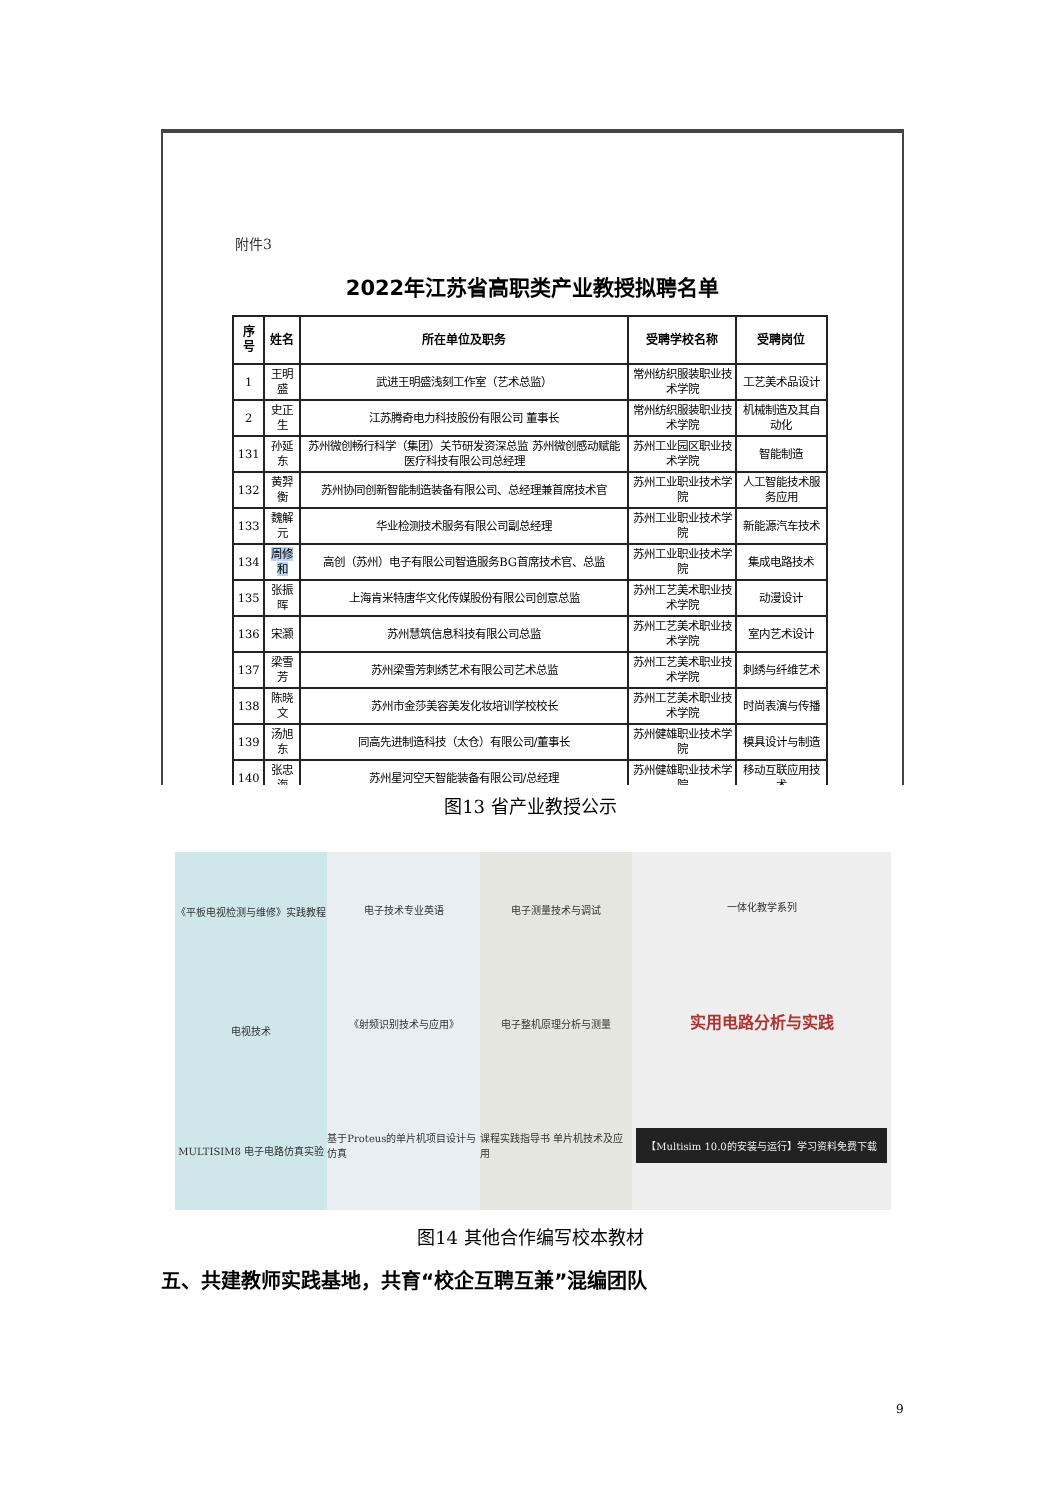附件3
2022年江苏省高职类产业教授拟聘名单
| 序号 | 姓名 | 所在单位及职务 | 受聘学校名称 | 受聘岗位 |
| --- | --- | --- | --- | --- |
| 1 | 王明盛 | 武进王明盛浅刻工作室（艺术总监） | 常州纺织服装职业技术学院 | 工艺美术品设计 |
| 2 | 史正生 | 江苏腾奇电力科技股份有限公司 董事长 | 常州纺织服装职业技术学院 | 机械制造及其自动化 |
| 131 | 孙延东 | 苏州微创畅行科学（集团）关节研发资深总监 苏州微创感动赋能医疗科技有限公司总经理 | 苏州工业园区职业技术学院 | 智能制造 |
| 132 | 黄羿衡 | 苏州协同创新智能制造装备有限公司、总经理兼首席技术官 | 苏州工业职业技术学院 | 人工智能技术服务应用 |
| 133 | 魏解元 | 华业检测技术服务有限公司副总经理 | 苏州工业职业技术学院 | 新能源汽车技术 |
| 134 | 周修和 | 高创（苏州）电子有限公司智造服务BG首席技术官、总监 | 苏州工业职业技术学院 | 集成电路技术 |
| 135 | 张振晖 | 上海肯米特唐华文化传媒股份有限公司创意总监 | 苏州工艺美术职业技术学院 | 动漫设计 |
| 136 | 宋灏 | 苏州慧筑信息科技有限公司总监 | 苏州工艺美术职业技术学院 | 室内艺术设计 |
| 137 | 梁雪芳 | 苏州梁雪芳刺绣艺术有限公司艺术总监 | 苏州工艺美术职业技术学院 | 刺绣与纤维艺术 |
| 138 | 陈晓文 | 苏州市金莎美容美发化妆培训学校校长 | 苏州工艺美术职业技术学院 | 时尚表演与传播 |
| 139 | 汤旭东 | 同高先进制造科技（太仓）有限公司/董事长 | 苏州健雄职业技术学院 | 模具设计与制造 |
| 140 | 张忠海 | 苏州星河空天智能装备有限公司/总经理 | 苏州健雄职业技术学院 | 移动互联应用技术 |
图13 省产业教授公示
《平板电视检测与维修》实践教程
电视技术
MULTISIM8 电子电路仿真实验
电子技术专业英语
《射频识别技术与应用》
基于Proteus的单片机项目设计与仿真
电子测量技术与调试
电子整机原理分析与测量
课程实践指导书 单片机技术及应用
一体化教学系列
实用电路分析与实践
【Multisim 10.0的安装与运行】学习资料免费下载
图14 其他合作编写校本教材
五、共建教师实践基地，共育“校企互聘互兼”混编团队
9